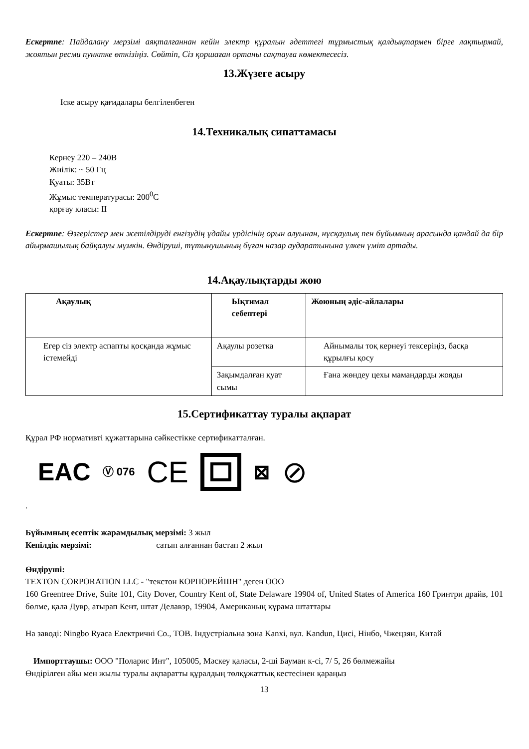Ескертпе: Пайдалану мерзімі аяқталғаннан кейін электр құралын әдеттегі тұрмыстық қалдықтармен бірге лақтырмай, жоятын ресми пунктке өткізіңіз. Сөйтіп, Сіз қоршаған ортаны сақтауға көмектесесіз.
13.Жүзеге асыру
Іске асыру қағидалары белгіленбеген
14.Техникалық сипаттамасы
Кернеу 220 – 240В
Жиілік: ~ 50 Гц
Қуаты: 35Вт
Жұмыс температурасы: 200<sup>0</sup>С
қорғау класы: II
Ескертпе: Өзгерістер мен жетілдіруді енгізудің ұдайы үрдісінің орын алуынан, нұсқаулық пен бұйымның арасында қандай да бір айырмашылық байқалуы мүмкін. Өндіруші, тұтынушының бұған назар аударатынына үлкен үміт артады.
14.Ақаулықтарды жою
| Ақаулық | Ықтимал себептері | Жоюның әдіс-айлалары |
| --- | --- | --- |
| Егер сіз электр аспапты қосқанда жұмыс істемейді | Ақаулы розетка | Айнымалы тоқ кернеуі тексеріңіз, басқа құрылғы қосу |
| | Зақымдалған қуат сымы | Ғана жөндеу цехы мамандарды жояды |
15.Сертификаттау туралы ақпарат
Құрал РФ нормативті құжаттарына сәйкестікке сертификатталған.
EAC Ⓥ 076 CE
⊠ ⊘
.
Бұйымның есептік жарамдылық мерзімі: 3 жыл
Кепілдік мерзімі: сатып алғаннан бастап 2 жыл
Өндіруші:
TEXTON CORPORATION LLC - "текстон КОРПОРЕЙШН" деген ООО
160 Greentree Drive, Suite 101, City Dover, Country Kent of, State Delaware 19904 of, United States of America 160 Гринтри драйв, 101 бөлме, қала Дувр, атырап Кент, штат Делавэр, 19904, Американың құрама штаттары
На заводі: Ningbo Ryaca Електричні Co., ТОВ. Індустріальна зона Kanxi, вул. Kandun, Цисі, Нінбо, Чжецзян, Китай
Импорттаушы: ООО "Поларис Инт", 105005, Мәскеу қаласы, 2-ші Бауман к-сі, 7/ 5, 26 бөлмежайы
Өндірілген айы мен жылы туралы ақпаратты құралдың төлқұжаттық кестесінен қараңыз
13